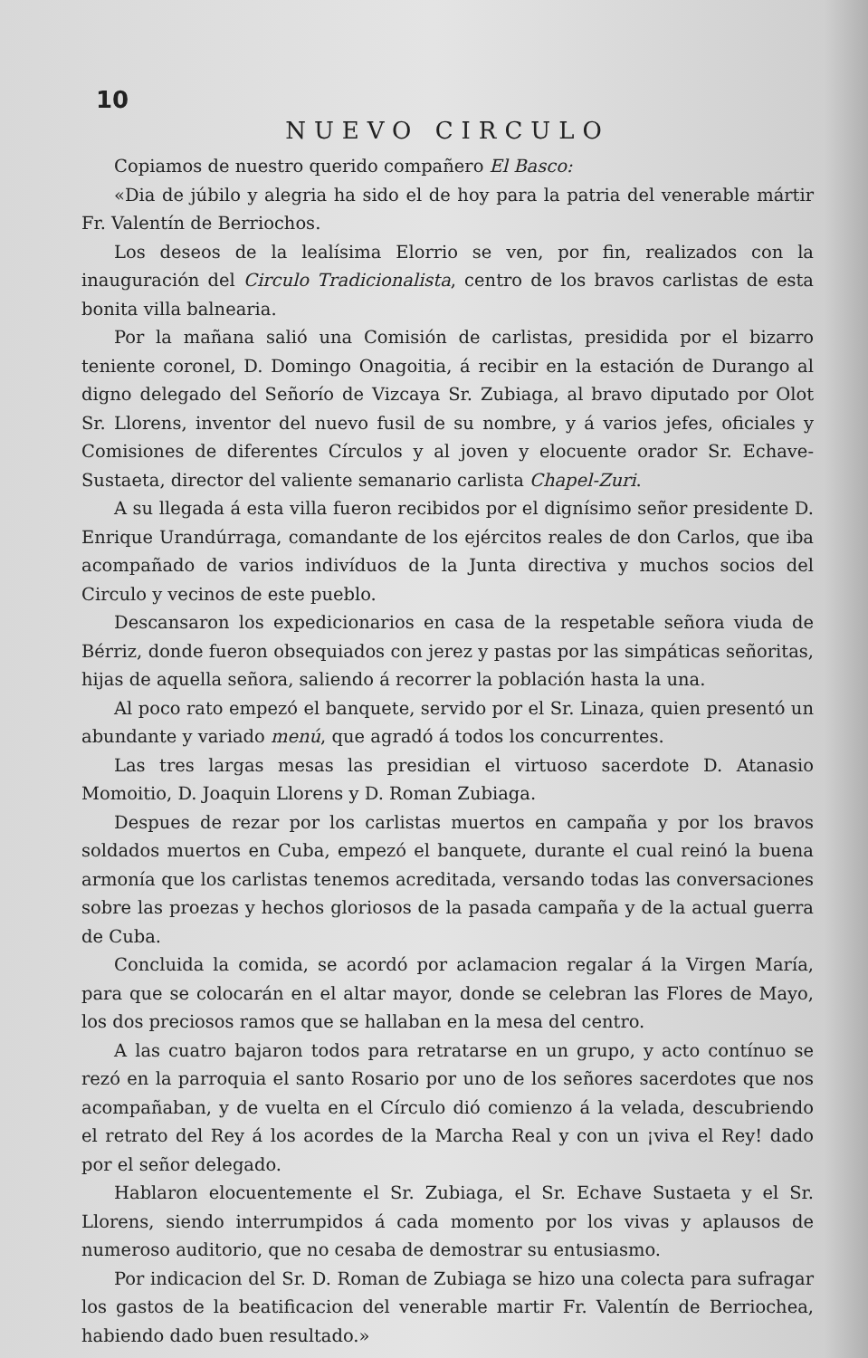10
NUEVO CIRCULO
Copiamos de nuestro querido compañero El Basco:
«Dia de júbilo y alegria ha sido el de hoy para la patria del venerable mártir Fr. Valentín de Berriochos.
Los deseos de la lealísima Elorrio se ven, por fin, realizados con la inauguración del Circulo Tradicionalista, centro de los bravos carlistas de esta bonita villa balnearia.
Por la mañana salió una Comisión de carlistas, presidida por el bizarro teniente coronel, D. Domingo Onagoitia, á recibir en la estación de Durango al digno delegado del Señorío de Vizcaya Sr. Zubiaga, al bravo diputado por Olot Sr. Llorens, inventor del nuevo fusil de su nombre, y á varios jefes, oficiales y Comisiones de diferentes Círculos y al joven y elocuente orador Sr. Echave-Sustaeta, director del valiente semanario carlista Chapel-Zuri.
A su llegada á esta villa fueron recibidos por el dignísimo señor presidente D. Enrique Urandúrraga, comandante de los ejércitos reales de don Carlos, que iba acompañado de varios indivíduos de la Junta directiva y muchos socios del Circulo y vecinos de este pueblo.
Descansaron los expedicionarios en casa de la respetable señora viuda de Bérriz, donde fueron obsequiados con jerez y pastas por las simpáticas señoritas, hijas de aquella señora, saliendo á recorrer la población hasta la una.
Al poco rato empezó el banquete, servido por el Sr. Linaza, quien presentó un abundante y variado menú, que agradó á todos los concurrentes.
Las tres largas mesas las presidian el virtuoso sacerdote D. Atanasio Momoitio, D. Joaquin Llorens y D. Roman Zubiaga.
Despues de rezar por los carlistas muertos en campaña y por los bravos soldados muertos en Cuba, empezó el banquete, durante el cual reinó la buena armonía que los carlistas tenemos acreditada, versando todas las conversaciones sobre las proezas y hechos gloriosos de la pasada campaña y de la actual guerra de Cuba.
Concluida la comida, se acordó por aclamacion regalar á la Virgen María, para que se colocarán en el altar mayor, donde se celebran las Flores de Mayo, los dos preciosos ramos que se hallaban en la mesa del centro.
A las cuatro bajaron todos para retratarse en un grupo, y acto contínuo se rezó en la parroquia el santo Rosario por uno de los señores sacerdotes que nos acompañaban, y de vuelta en el Círculo dió comienzo á la velada, descubriendo el retrato del Rey á los acordes de la Marcha Real y con un ¡viva el Rey! dado por el señor delegado.
Hablaron elocuentemente el Sr. Zubiaga, el Sr. Echave Sustaeta y el Sr. Llorens, siendo interrumpidos á cada momento por los vivas y aplausos de numeroso auditorio, que no cesaba de demostrar su entusiasmo.
Por indicacion del Sr. D. Roman de Zubiaga se hizo una colecta para sufragar los gastos de la beatificacion del venerable martir Fr. Valentín de Berriochea, habiendo dado buen resultado.»